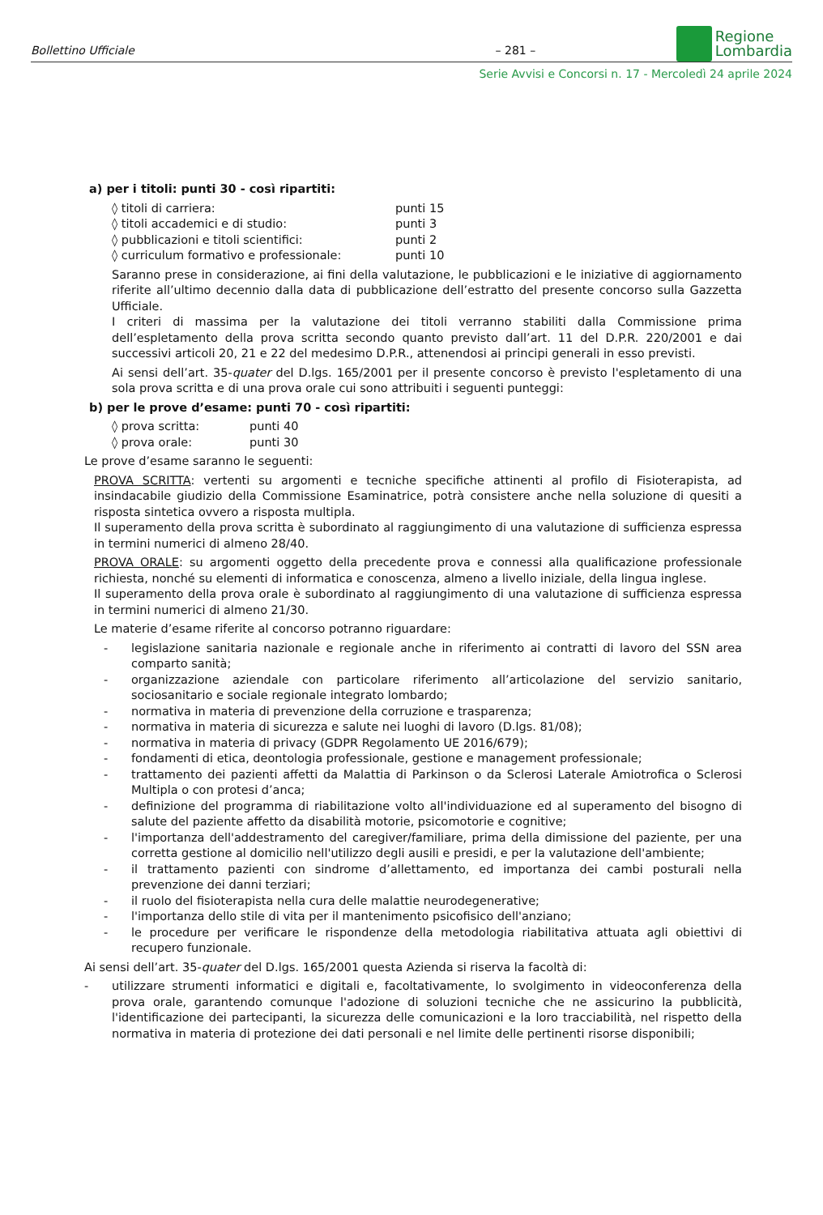Bollettino Ufficiale
– 281 –
Regione
Lombardia
Serie Avvisi e Concorsi n. 17 - Mercoledì 24 aprile 2024
a) per i titoli: punti 30 - così ripartiti:
| ◊ titoli di carriera: | punti 15 |
| ◊ titoli accademici e di studio: | punti 3 |
| ◊ pubblicazioni e titoli scientifici: | punti 2 |
| ◊ curriculum formativo e professionale: | punti 10 |
Saranno prese in considerazione, ai fini della valutazione, le pubblicazioni e le iniziative di aggiornamento riferite all’ultimo decennio dalla data di pubblicazione dell’estratto del presente concorso sulla Gazzetta Ufficiale.
I criteri di massima per la valutazione dei titoli verranno stabiliti dalla Commissione prima dell’espletamento della prova scritta secondo quanto previsto dall’art. 11 del D.P.R. 220/2001 e dai successivi articoli 20, 21 e 22 del medesimo D.P.R., attenendosi ai principi generali in esso previsti.
Ai sensi dell’art. 35-quater del D.lgs. 165/2001 per il presente concorso è previsto l'espletamento di una sola prova scritta e di una prova orale cui sono attribuiti i seguenti punteggi:
b) per le prove d’esame: punti 70 - così ripartiti:
| ◊ prova scritta: | punti 40 |
| ◊ prova orale: | punti 30 |
Le prove d’esame saranno le seguenti:
PROVA SCRITTA: vertenti su argomenti e tecniche specifiche attinenti al profilo di Fisioterapista, ad insindacabile giudizio della Commissione Esaminatrice, potrà consistere anche nella soluzione di quesiti a risposta sintetica ovvero a risposta multipla.
Il superamento della prova scritta è subordinato al raggiungimento di una valutazione di sufficienza espressa in termini numerici di almeno 28/40.
PROVA ORALE: su argomenti oggetto della precedente prova e connessi alla qualificazione professionale richiesta, nonché su elementi di informatica e conoscenza, almeno a livello iniziale, della lingua inglese.
Il superamento della prova orale è subordinato al raggiungimento di una valutazione di sufficienza espressa in termini numerici di almeno 21/30.
Le materie d’esame riferite al concorso potranno riguardare:
- legislazione sanitaria nazionale e regionale anche in riferimento ai contratti di lavoro del SSN area comparto sanità;
- organizzazione aziendale con particolare riferimento all’articolazione del servizio sanitario, sociosanitario e sociale regionale integrato lombardo;
- normativa in materia di prevenzione della corruzione e trasparenza;
- normativa in materia di sicurezza e salute nei luoghi di lavoro (D.lgs. 81/08);
- normativa in materia di privacy (GDPR Regolamento UE 2016/679);
- fondamenti di etica, deontologia professionale, gestione e management professionale;
- trattamento dei pazienti affetti da Malattia di Parkinson o da Sclerosi Laterale Amiotrofica o Sclerosi Multipla o con protesi d’anca;
- definizione del programma di riabilitazione volto all'individuazione ed al superamento del bisogno di salute del paziente affetto da disabilità motorie, psicomotorie e cognitive;
- l'importanza dell'addestramento del caregiver/familiare, prima della dimissione del paziente, per una corretta gestione al domicilio nell'utilizzo degli ausili e presidi, e per la valutazione dell'ambiente;
- il trattamento pazienti con sindrome d’allettamento, ed importanza dei cambi posturali nella prevenzione dei danni terziari;
- il ruolo del fisioterapista nella cura delle malattie neurodegenerative;
- l'importanza dello stile di vita per il mantenimento psicofisico dell'anziano;
- le procedure per verificare le rispondenze della metodologia riabilitativa attuata agli obiettivi di recupero funzionale.
Ai sensi dell’art. 35-quater del D.lgs. 165/2001 questa Azienda si riserva la facoltà di:
- utilizzare strumenti informatici e digitali e, facoltativamente, lo svolgimento in videoconferenza della prova orale, garantendo comunque l'adozione di soluzioni tecniche che ne assicurino la pubblicità, l'identificazione dei partecipanti, la sicurezza delle comunicazioni e la loro tracciabilità, nel rispetto della normativa in materia di protezione dei dati personali e nel limite delle pertinenti risorse disponibili;